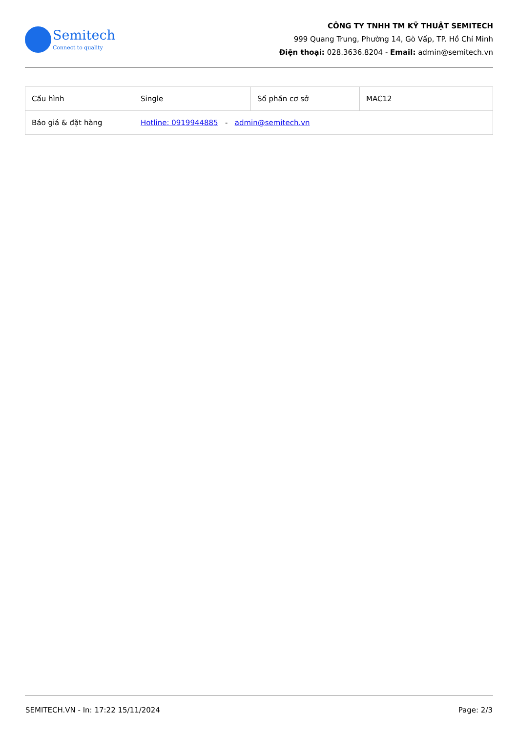Semitech
Connect to quality
CÔNG TY TNHH TM KỸ THUẬT SEMITECH
999 Quang Trung, Phường 14, Gò Vấp, TP. Hồ Chí Minh
Điện thoại: 028.3636.8204 - Email: admin@semitech.vn
| Cấu hình | Single | Số phần cơ sở | MAC12 |
| Báo giá & đặt hàng | Hotline: 0919944885 - admin@semitech.vn | | |
SEMITECH.VN - In: 17:22 15/11/2024 Page: 2/3